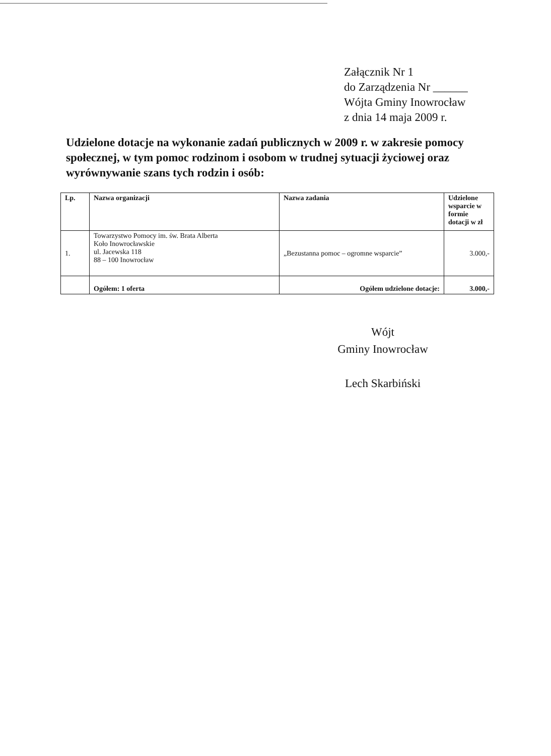Załącznik Nr 1
do Zarządzenia Nr ______
Wójta Gminy Inowrocław
z dnia 14 maja 2009 r.
Udzielone dotacje na wykonanie zadań publicznych w 2009 r. w zakresie pomocy społecznej, w tym pomoc rodzinom i osobom w trudnej sytuacji życiowej oraz wyrównywanie szans tych rodzin i osób:
| Lp. | Nazwa organizacji | Nazwa zadania | Udzielone wsparcie w formie dotacji w zł |
| --- | --- | --- | --- |
| 1. | Towarzystwo Pomocy im. św. Brata Alberta Koło Inowrocławskie ul. Jacewska 118 88 – 100 Inowrocław | „Bezustanna pomoc – ogromne wsparcie” | 3.000,- |
| | Ogółem: 1 oferta | Ogółem udzielone dotacje: | 3.000,- |
Wójt
Gminy Inowrocław
Lech Skarbiński